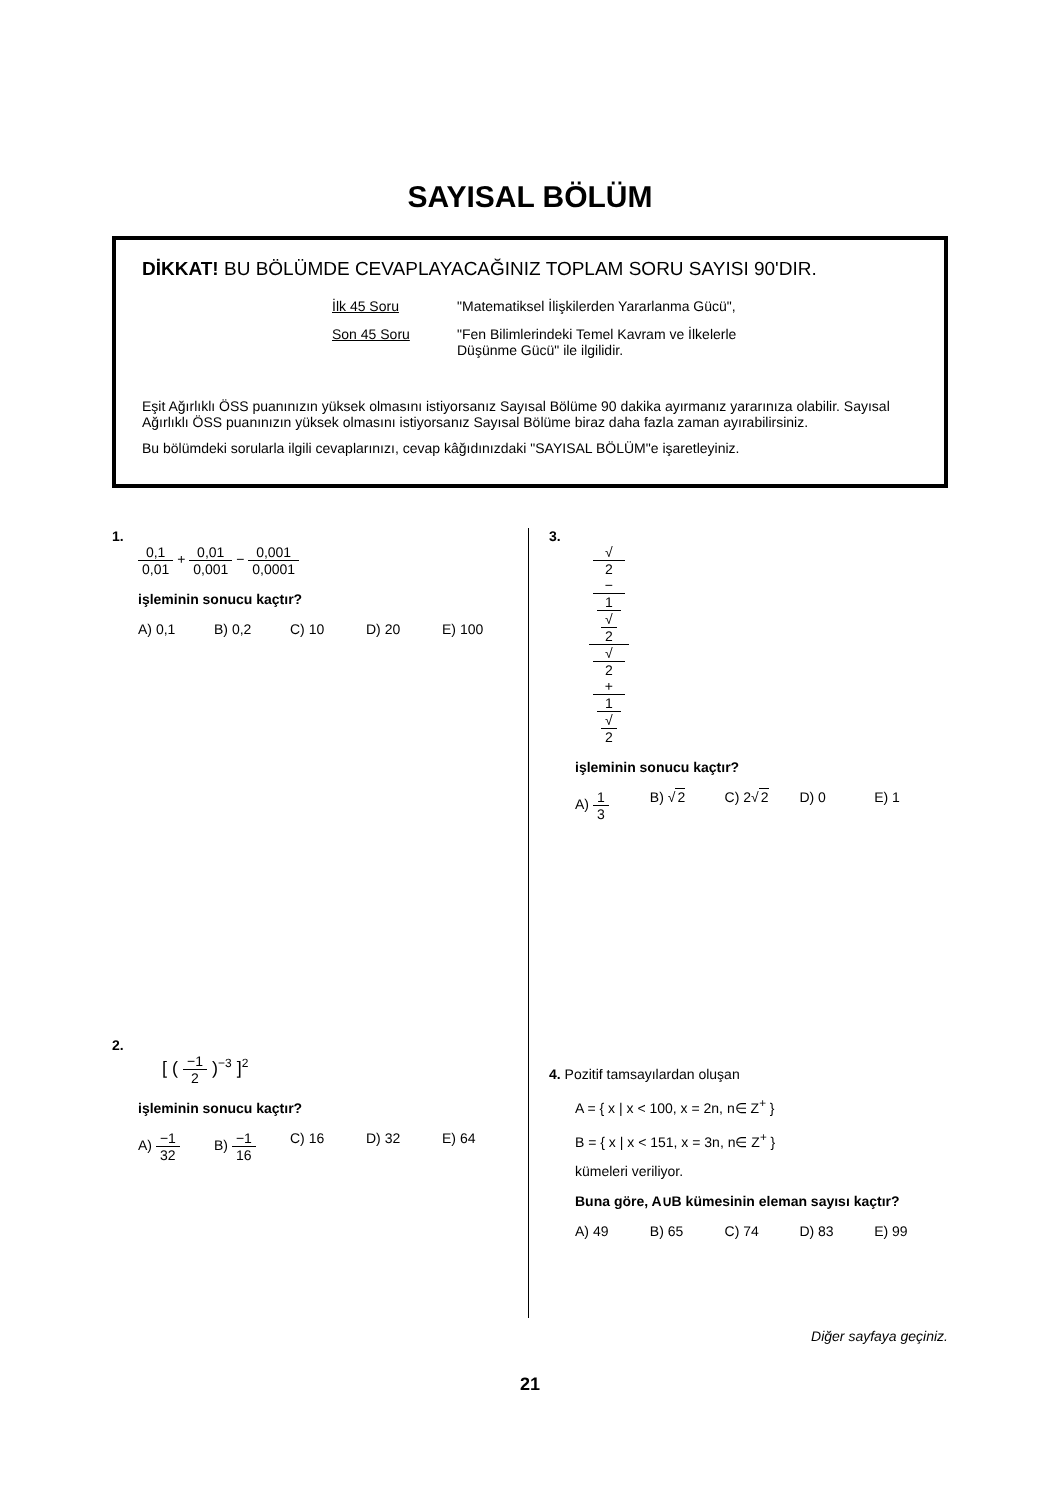SAYISAL BÖLÜM
DİKKAT! BU BÖLÜMDE CEVAPLAYACAĞINIZ TOPLAM SORU SAYISI 90'DIR.
İlk 45 Soru
"Matematiksel İlişkilerden Yararlanma Gücü",
Son 45 Soru
"Fen Bilimlerindeki Temel Kavram ve İlkelerle Düşünme Gücü" ile ilgilidir.
Eşit Ağırlıklı ÖSS puanınızın yüksek olmasını istiyorsanız Sayısal Bölüme 90 dakika ayırmanız yararınıza olabilir. Sayısal Ağırlıklı ÖSS puanınızın yüksek olmasını istiyorsanız Sayısal Bölüme biraz daha fazla zaman ayırabilirsiniz.
Bu bölümdeki sorularla ilgili cevaplarınızı, cevap kâğıdınızdaki "SAYISAL BÖLÜM"e işaretleyiniz.
1.
0,1 0,01 + 0,01 0,001 − 0,001 0,0001
işleminin sonucu kaçtır?
A) 0,1 B) 0,2 C) 10 D) 20 E) 100
2.
[ ( −1 2 )<sup>−3</sup> ]<sup>2</sup>
işleminin sonucu kaçtır?
A) −1 32 B) −1 16 C) 16 D) 32 E) 64
3.
√
2
−
1
√
2 √
2
+
1
√
2
işleminin sonucu kaçtır?
A) 1 3 B) √2 C) 2√2 D) 0 E) 1
4. Pozitif tamsayılardan oluşan
A = { x | x < 100, x = 2n, n∈ Z<sup>+</sup> }
B = { x | x < 151, x = 3n, n∈ Z<sup>+</sup> }
kümeleri veriliyor.
Buna göre, A∪B kümesinin eleman sayısı kaçtır?
A) 49 B) 65 C) 74 D) 83 E) 99
Diğer sayfaya geçiniz.
21